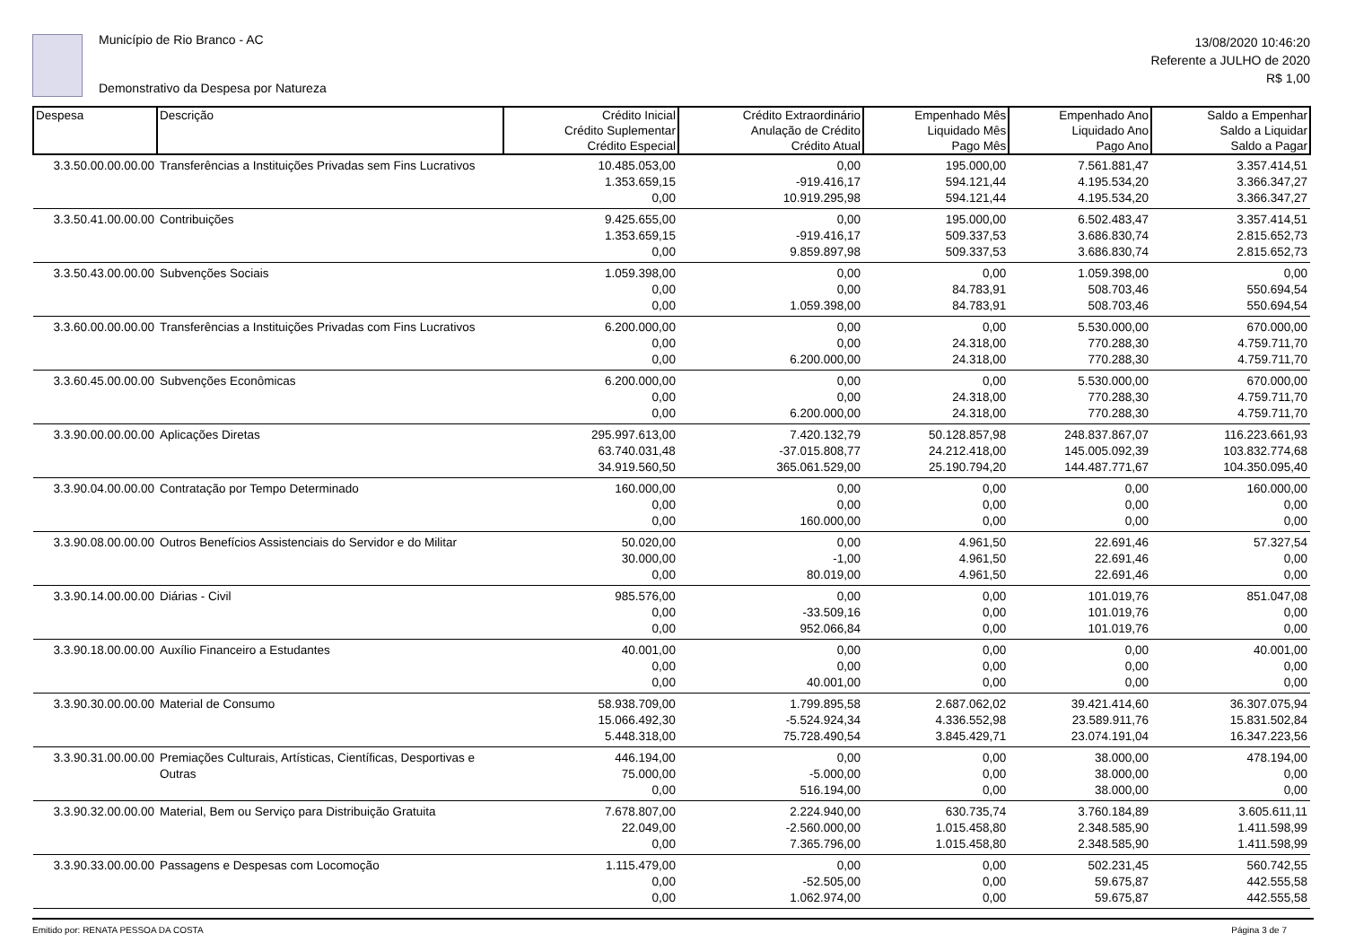Município de Rio Branco - AC
Demonstrativo da Despesa por Natureza
13/08/2020 10:46:20
Referente a JULHO de 2020
R$ 1,00
| Despesa | Descrição | Crédito Inicial Crédito Suplementar Crédito Especial | Crédito Extraordinário Anulação de Crédito Crédito Atual | Empenhado Mês Liquidado Mês Pago Mês | Empenhado Ano Liquidado Ano Pago Ano | Saldo a Empenhar Saldo a Liquidar Saldo a Pagar |
| --- | --- | --- | --- | --- | --- | --- |
| 3.3.50.00.00.00.00 | Transferências a Instituições Privadas sem Fins Lucrativos | 10.485.053,00 | 0,00 | 195.000,00 | 7.561.881,47 | 3.357.414,51 |
| | | 1.353.659,15 | -919.416,17 | 594.121,44 | 4.195.534,20 | 3.366.347,27 |
| | | 0,00 | 10.919.295,98 | 594.121,44 | 4.195.534,20 | 3.366.347,27 |
| 3.3.50.41.00.00.00 | Contribuições | 9.425.655,00 | 0,00 | 195.000,00 | 6.502.483,47 | 3.357.414,51 |
| | | 1.353.659,15 | -919.416,17 | 509.337,53 | 3.686.830,74 | 2.815.652,73 |
| | | 0,00 | 9.859.897,98 | 509.337,53 | 3.686.830,74 | 2.815.652,73 |
| 3.3.50.43.00.00.00 | Subvenções Sociais | 1.059.398,00 | 0,00 | 0,00 | 1.059.398,00 | 0,00 |
| | | 0,00 | 0,00 | 84.783,91 | 508.703,46 | 550.694,54 |
| | | 0,00 | 1.059.398,00 | 84.783,91 | 508.703,46 | 550.694,54 |
| 3.3.60.00.00.00.00 | Transferências a Instituições Privadas com Fins Lucrativos | 6.200.000,00 | 0,00 | 0,00 | 5.530.000,00 | 670.000,00 |
| | | 0,00 | 0,00 | 24.318,00 | 770.288,30 | 4.759.711,70 |
| | | 0,00 | 6.200.000,00 | 24.318,00 | 770.288,30 | 4.759.711,70 |
| 3.3.60.45.00.00.00 | Subvenções Econômicas | 6.200.000,00 | 0,00 | 0,00 | 5.530.000,00 | 670.000,00 |
| | | 0,00 | 0,00 | 24.318,00 | 770.288,30 | 4.759.711,70 |
| | | 0,00 | 6.200.000,00 | 24.318,00 | 770.288,30 | 4.759.711,70 |
| 3.3.90.00.00.00.00 | Aplicações Diretas | 295.997.613,00 | 7.420.132,79 | 50.128.857,98 | 248.837.867,07 | 116.223.661,93 |
| | | 63.740.031,48 | -37.015.808,77 | 24.212.418,00 | 145.005.092,39 | 103.832.774,68 |
| | | 34.919.560,50 | 365.061.529,00 | 25.190.794,20 | 144.487.771,67 | 104.350.095,40 |
| 3.3.90.04.00.00.00 | Contratação por Tempo Determinado | 160.000,00 | 0,00 | 0,00 | 0,00 | 160.000,00 |
| | | 0,00 | 0,00 | 0,00 | 0,00 | 0,00 |
| | | 0,00 | 160.000,00 | 0,00 | 0,00 | 0,00 |
| 3.3.90.08.00.00.00 | Outros Benefícios Assistenciais do Servidor e do Militar | 50.020,00 | 0,00 | 4.961,50 | 22.691,46 | 57.327,54 |
| | | 30.000,00 | -1,00 | 4.961,50 | 22.691,46 | 0,00 |
| | | 0,00 | 80.019,00 | 4.961,50 | 22.691,46 | 0,00 |
| 3.3.90.14.00.00.00 | Diárias - Civil | 985.576,00 | 0,00 | 0,00 | 101.019,76 | 851.047,08 |
| | | 0,00 | -33.509,16 | 0,00 | 101.019,76 | 0,00 |
| | | 0,00 | 952.066,84 | 0,00 | 101.019,76 | 0,00 |
| 3.3.90.18.00.00.00 | Auxílio Financeiro a Estudantes | 40.001,00 | 0,00 | 0,00 | 0,00 | 40.001,00 |
| | | 0,00 | 0,00 | 0,00 | 0,00 | 0,00 |
| | | 0,00 | 40.001,00 | 0,00 | 0,00 | 0,00 |
| 3.3.90.30.00.00.00 | Material de Consumo | 58.938.709,00 | 1.799.895,58 | 2.687.062,02 | 39.421.414,60 | 36.307.075,94 |
| | | 15.066.492,30 | -5.524.924,34 | 4.336.552,98 | 23.589.911,76 | 15.831.502,84 |
| | | 5.448.318,00 | 75.728.490,54 | 3.845.429,71 | 23.074.191,04 | 16.347.223,56 |
| 3.3.90.31.00.00.00 | Premiações Culturais, Artísticas, Científicas, Desportivas e | 446.194,00 | 0,00 | 0,00 | 38.000,00 | 478.194,00 |
| | Outras | 75.000,00 | -5.000,00 | 0,00 | 38.000,00 | 0,00 |
| | | 0,00 | 516.194,00 | 0,00 | 38.000,00 | 0,00 |
| 3.3.90.32.00.00.00 | Material, Bem ou Serviço para Distribuição Gratuita | 7.678.807,00 | 2.224.940,00 | 630.735,74 | 3.760.184,89 | 3.605.611,11 |
| | | 22.049,00 | -2.560.000,00 | 1.015.458,80 | 2.348.585,90 | 1.411.598,99 |
| | | 0,00 | 7.365.796,00 | 1.015.458,80 | 2.348.585,90 | 1.411.598,99 |
| 3.3.90.33.00.00.00 | Passagens e Despesas com Locomoção | 1.115.479,00 | 0,00 | 0,00 | 502.231,45 | 560.742,55 |
| | | 0,00 | -52.505,00 | 0,00 | 59.675,87 | 442.555,58 |
| | | 0,00 | 1.062.974,00 | 0,00 | 59.675,87 | 442.555,58 |
Emitido por: RENATA PESSOA DA COSTA Página 3 de 7